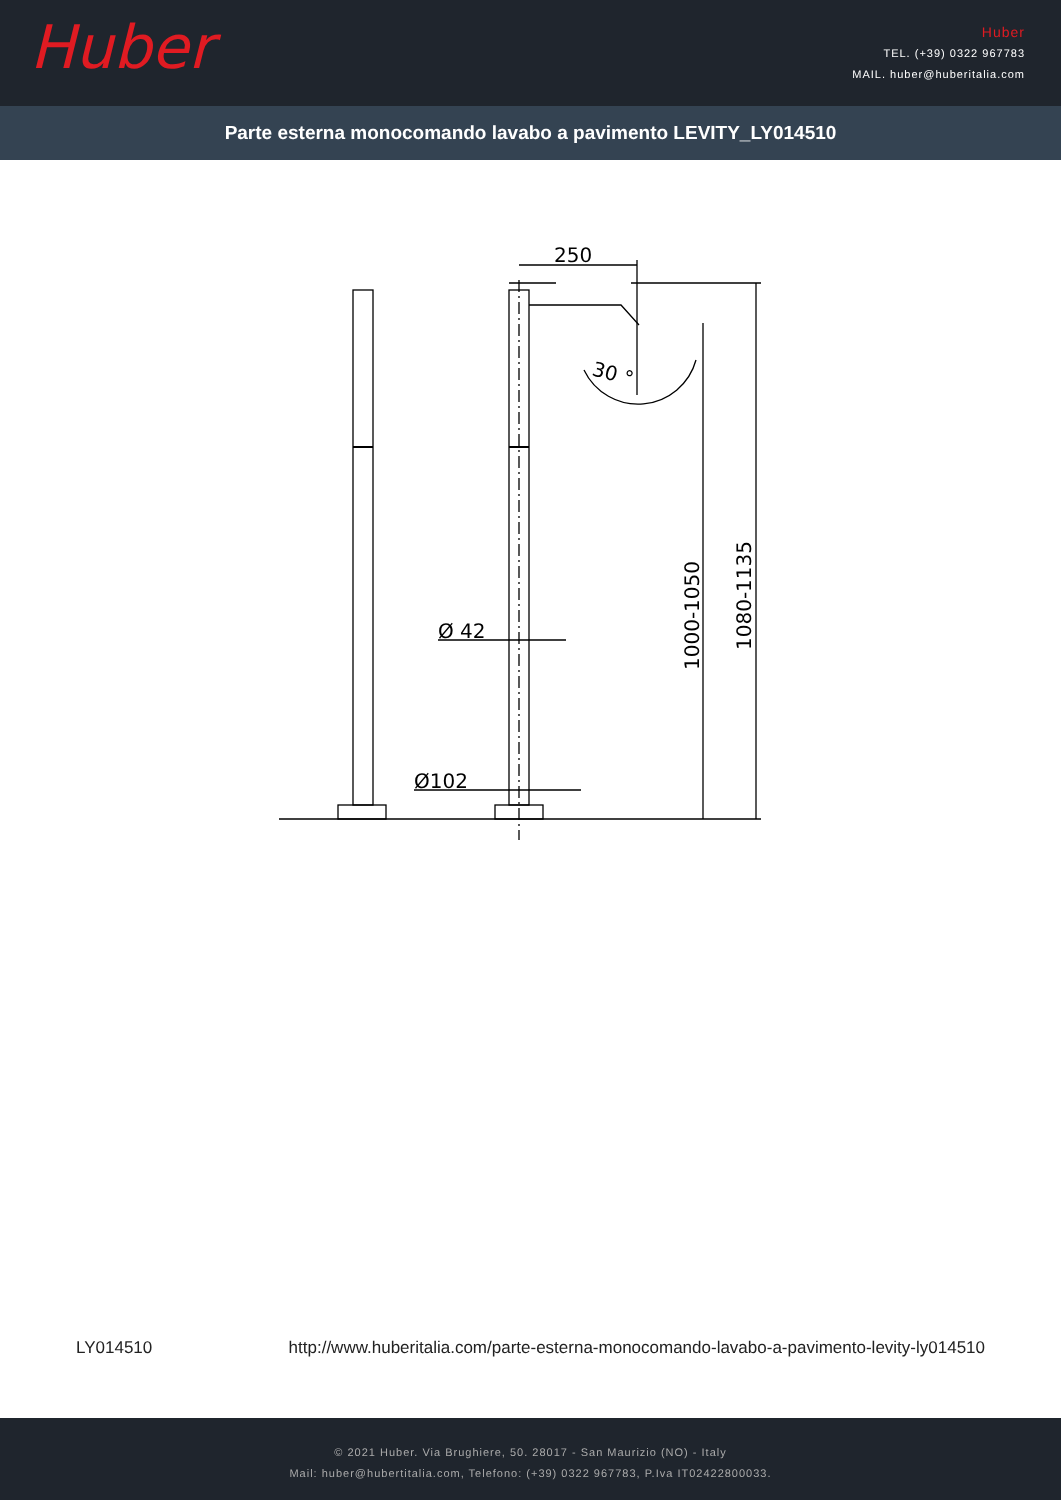Huber
Huber
TEL. (+39) 0322 967783
MAIL. huber@huberitalia.com
Parte esterna monocomando lavabo a pavimento LEVITY_LY014510
250
Ø 42
Ø102
30 °
1000-1050
1080-1135
LY014510 http://www.huberitalia.com/parte-esterna-monocomando-lavabo-a-pavimento-levity-ly014510
© 2021 Huber. Via Brughiere, 50. 28017 - San Maurizio (NO) - Italy
Mail: huber@hubertitalia.com, Telefono: (+39) 0322 967783, P.Iva IT02422800033.